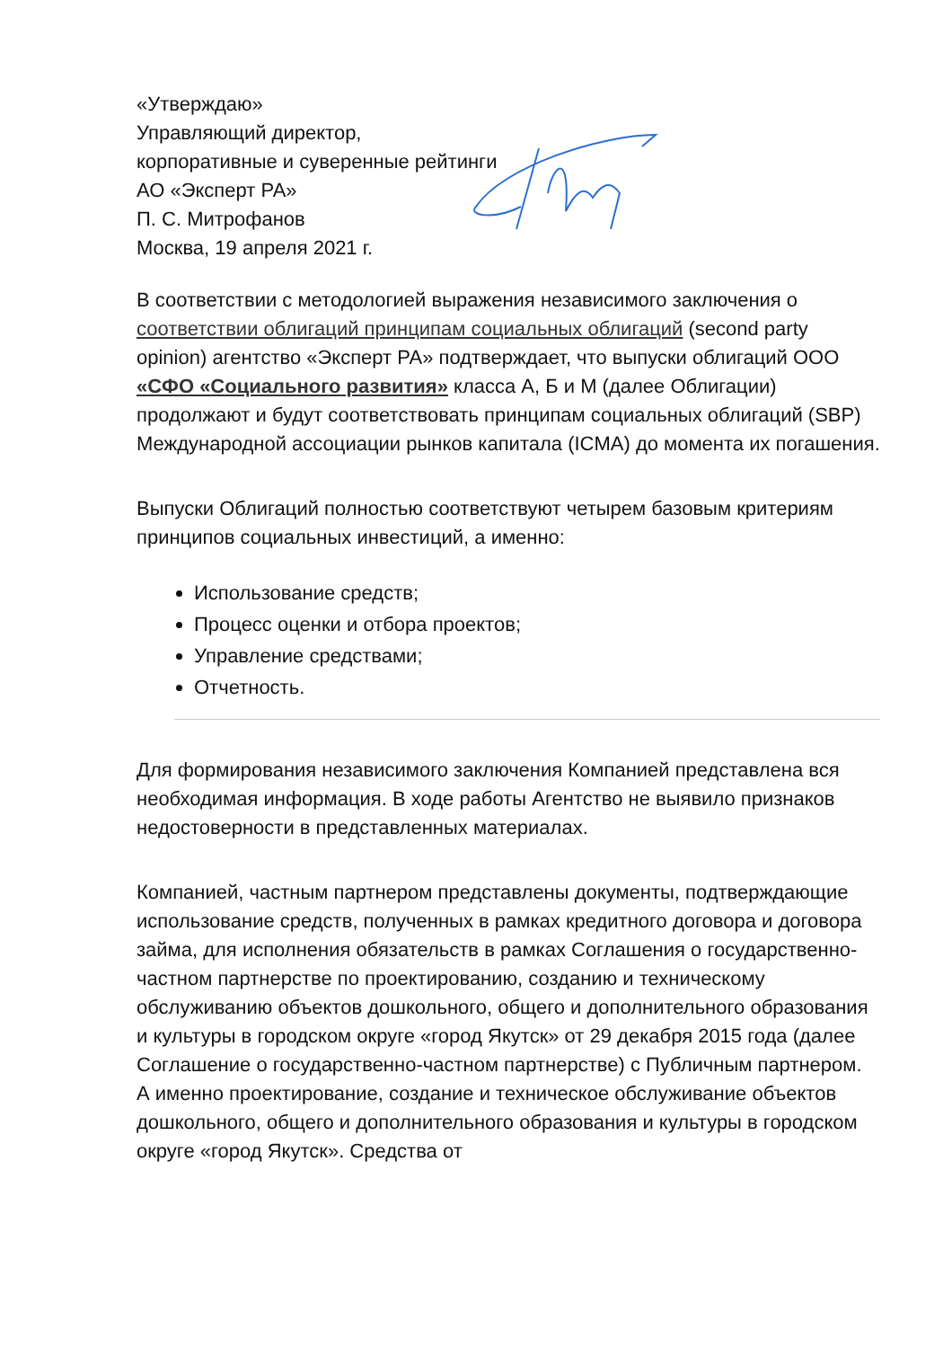«Утверждаю»
Управляющий директор,
корпоративные и суверенные рейтинги
АО «Эксперт РА»
П. С. Митрофанов
Москва, 19 апреля 2021 г.
В соответствии с методологией выражения независимого заключения о соответствии облигаций принципам социальных облигаций (second party opinion) агентство «Эксперт РА» подтверждает, что выпуски облигаций ООО «СФО «Социального развития» класса А, Б и М (далее Облигации) продолжают и будут соответствовать принципам социальных облигаций (SBP) Международной ассоциации рынков капитала (ICMA) до момента их погашения.
Выпуски Облигаций полностью соответствуют четырем базовым критериям принципов социальных инвестиций, а именно:
Использование средств;
Процесс оценки и отбора проектов;
Управление средствами;
Отчетность.
Для формирования независимого заключения Компанией представлена вся необходимая информация. В ходе работы Агентство не выявило признаков недостоверности в представленных материалах.
Компанией, частным партнером представлены документы, подтверждающие использование средств, полученных в рамках кредитного договора и договора займа, для исполнения обязательств в рамках Соглашения о государственно-частном партнерстве по проектированию, созданию и техническому обслуживанию объектов дошкольного, общего и дополнительного образования и культуры в городском округе «город Якутск» от 29 декабря 2015 года (далее Соглашение о государственно-частном партнерстве) с Публичным партнером. А именно проектирование, создание и техническое обслуживание объектов дошкольного, общего и дополнительного образования и культуры в городском округе «город Якутск». Средства от